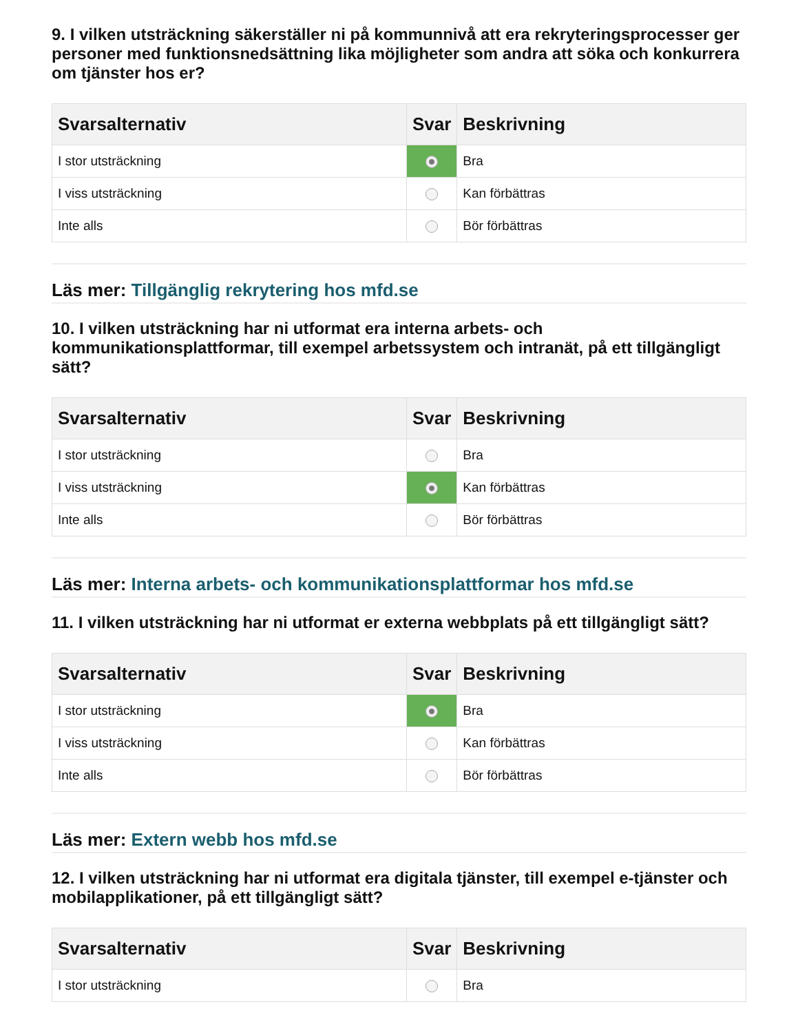9. I vilken utsträckning säkerställer ni på kommunnivå att era rekryteringsprocesser ger personer med funktionsnedsättning lika möjligheter som andra att söka och konkurrera om tjänster hos er?
| Svarsalternativ | Svar | Beskrivning |
| --- | --- | --- |
| I stor utsträckning | | Bra |
| I viss utsträckning | | Kan förbättras |
| Inte alls | | Bör förbättras |
Läs mer: Tillgänglig rekrytering hos mfd.se
10. I vilken utsträckning har ni utformat era interna arbets- och kommunikationsplattformar, till exempel arbetssystem och intranät, på ett tillgängligt sätt?
| Svarsalternativ | Svar | Beskrivning |
| --- | --- | --- |
| I stor utsträckning | | Bra |
| I viss utsträckning | | Kan förbättras |
| Inte alls | | Bör förbättras |
Läs mer: Interna arbets- och kommunikationsplattformar hos mfd.se
11. I vilken utsträckning har ni utformat er externa webbplats på ett tillgängligt sätt?
| Svarsalternativ | Svar | Beskrivning |
| --- | --- | --- |
| I stor utsträckning | | Bra |
| I viss utsträckning | | Kan förbättras |
| Inte alls | | Bör förbättras |
Läs mer: Extern webb hos mfd.se
12. I vilken utsträckning har ni utformat era digitala tjänster, till exempel e-tjänster och mobilapplikationer, på ett tillgängligt sätt?
| Svarsalternativ | Svar | Beskrivning |
| --- | --- | --- |
| I stor utsträckning | | Bra |